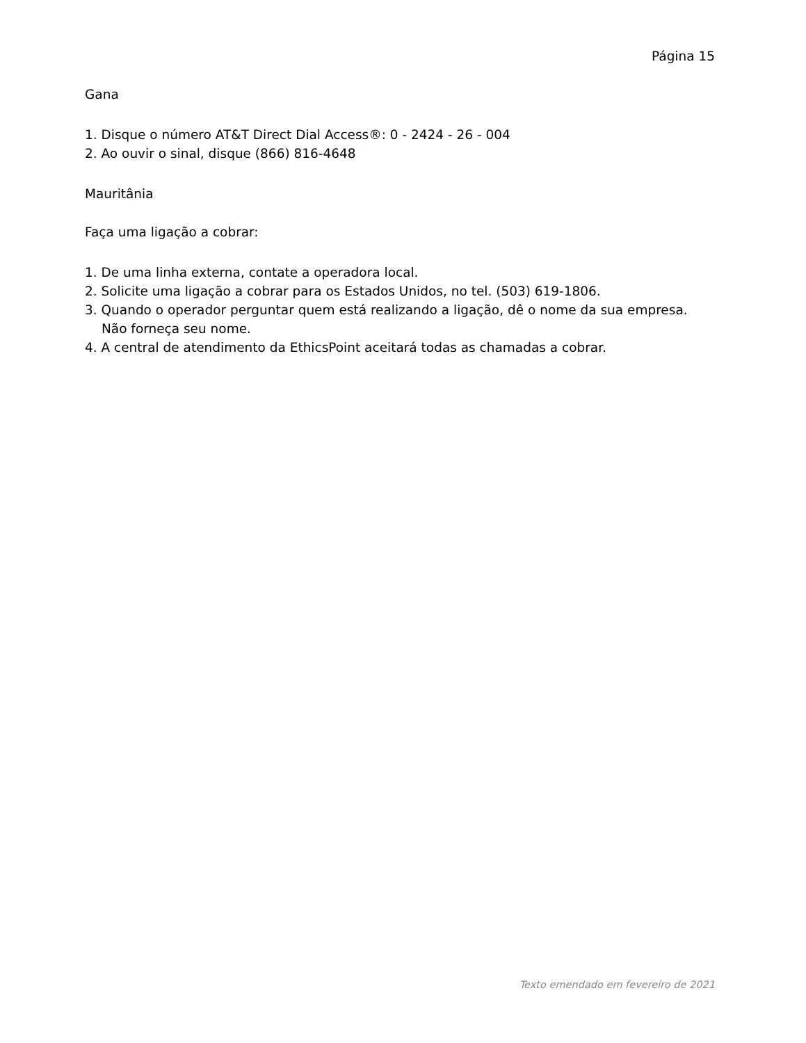Página 15
Gana
1. Disque o número AT&T Direct Dial Access®: 0 - 2424 - 26 - 004
2. Ao ouvir o sinal, disque (866) 816-4648
Mauritânia
Faça uma ligação a cobrar:
1. De uma linha externa, contate a operadora local.
2. Solicite uma ligação a cobrar para os Estados Unidos, no tel. (503) 619-1806.
3. Quando o operador perguntar quem está realizando a ligação, dê o nome da sua empresa. Não forneça seu nome.
4. A central de atendimento da EthicsPoint aceitará todas as chamadas a cobrar.
Texto emendado em fevereiro de 2021